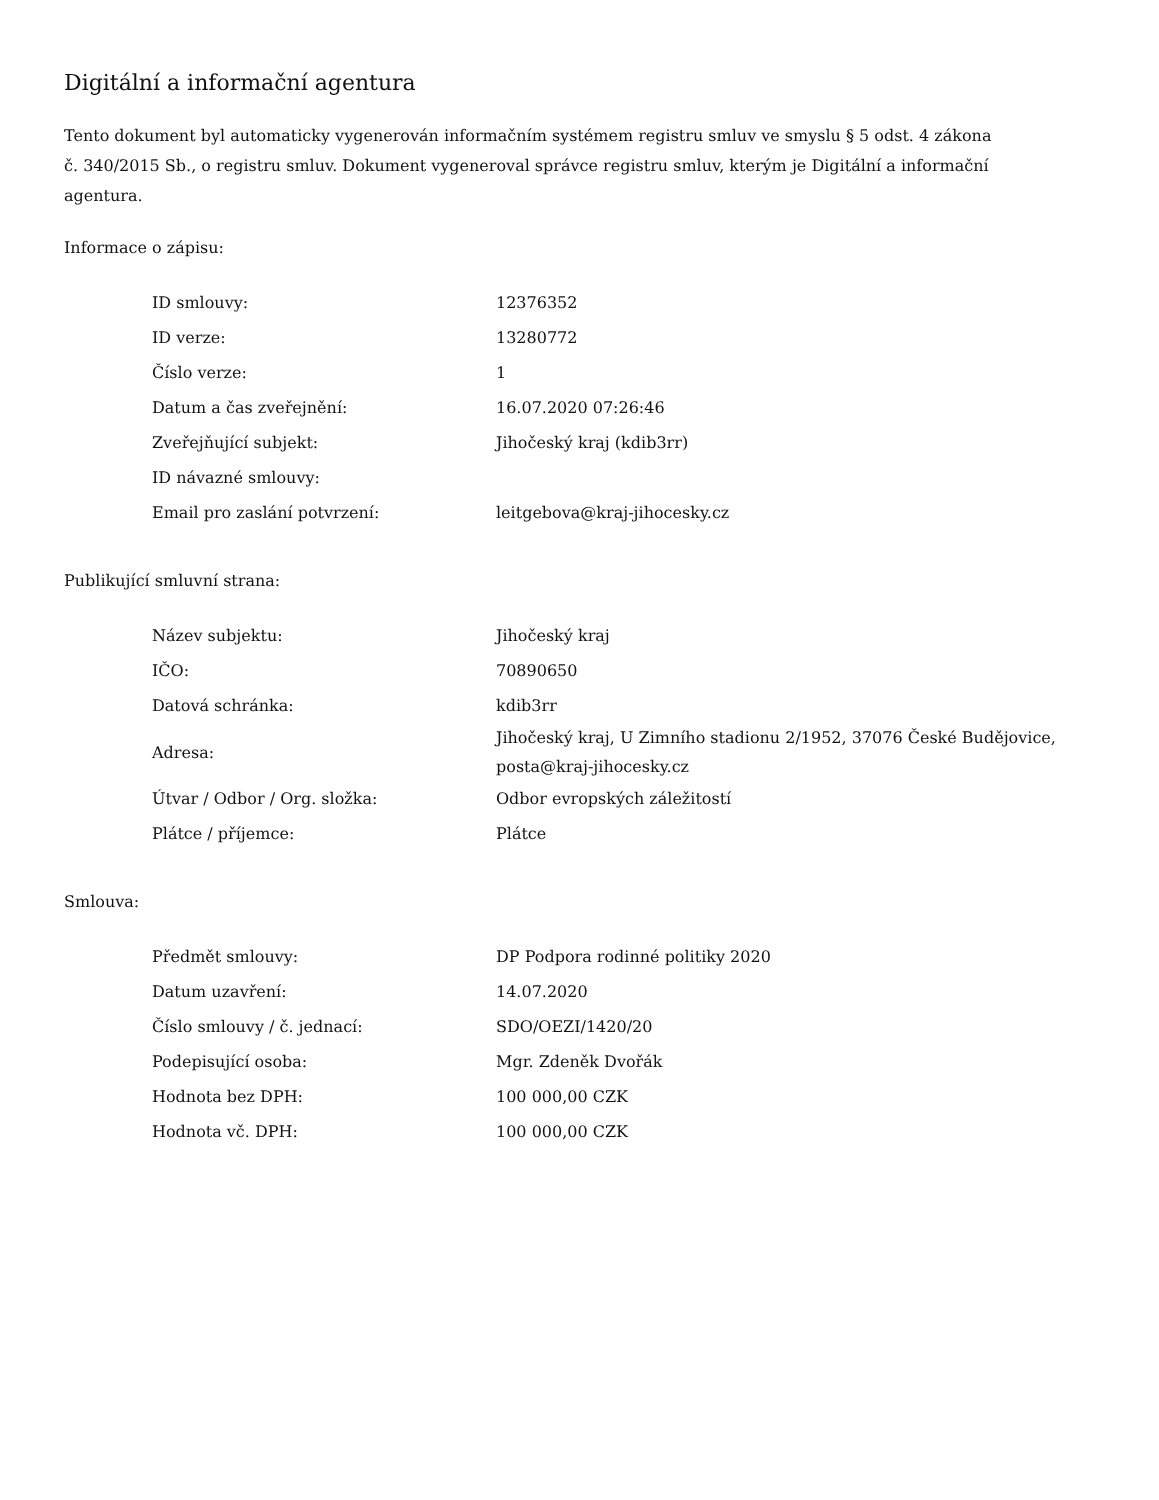Digitální a informační agentura
Tento dokument byl automaticky vygenerován informačním systémem registru smluv ve smyslu § 5 odst. 4 zákona
č. 340/2015 Sb., o registru smluv. Dokument vygeneroval správce registru smluv, kterým je Digitální a informační agentura.
Informace o zápisu:
| ID smlouvy: | 12376352 |
| ID verze: | 13280772 |
| Číslo verze: | 1 |
| Datum a čas zveřejnění: | 16.07.2020 07:26:46 |
| Zveřejňující subjekt: | Jihočeský kraj (kdib3rr) |
| ID návazné smlouvy: | |
| Email pro zaslání potvrzení: | leitgebova@kraj-jihocesky.cz |
Publikující smluvní strana:
| Název subjektu: | Jihočeský kraj |
| IČO: | 70890650 |
| Datová schránka: | kdib3rr |
| Adresa: | Jihočeský kraj, U Zimního stadionu 2/1952, 37076 České Budějovice, posta@kraj-jihocesky.cz |
| Útvar / Odbor / Org. složka: | Odbor evropských záležitostí |
| Plátce / příjemce: | Plátce |
Smlouva:
| Předmět smlouvy: | DP Podpora rodinné politiky 2020 |
| Datum uzavření: | 14.07.2020 |
| Číslo smlouvy / č. jednací: | SDO/OEZI/1420/20 |
| Podepisující osoba: | Mgr. Zdeněk Dvořák |
| Hodnota bez DPH: | 100 000,00 CZK |
| Hodnota vč. DPH: | 100 000,00 CZK |